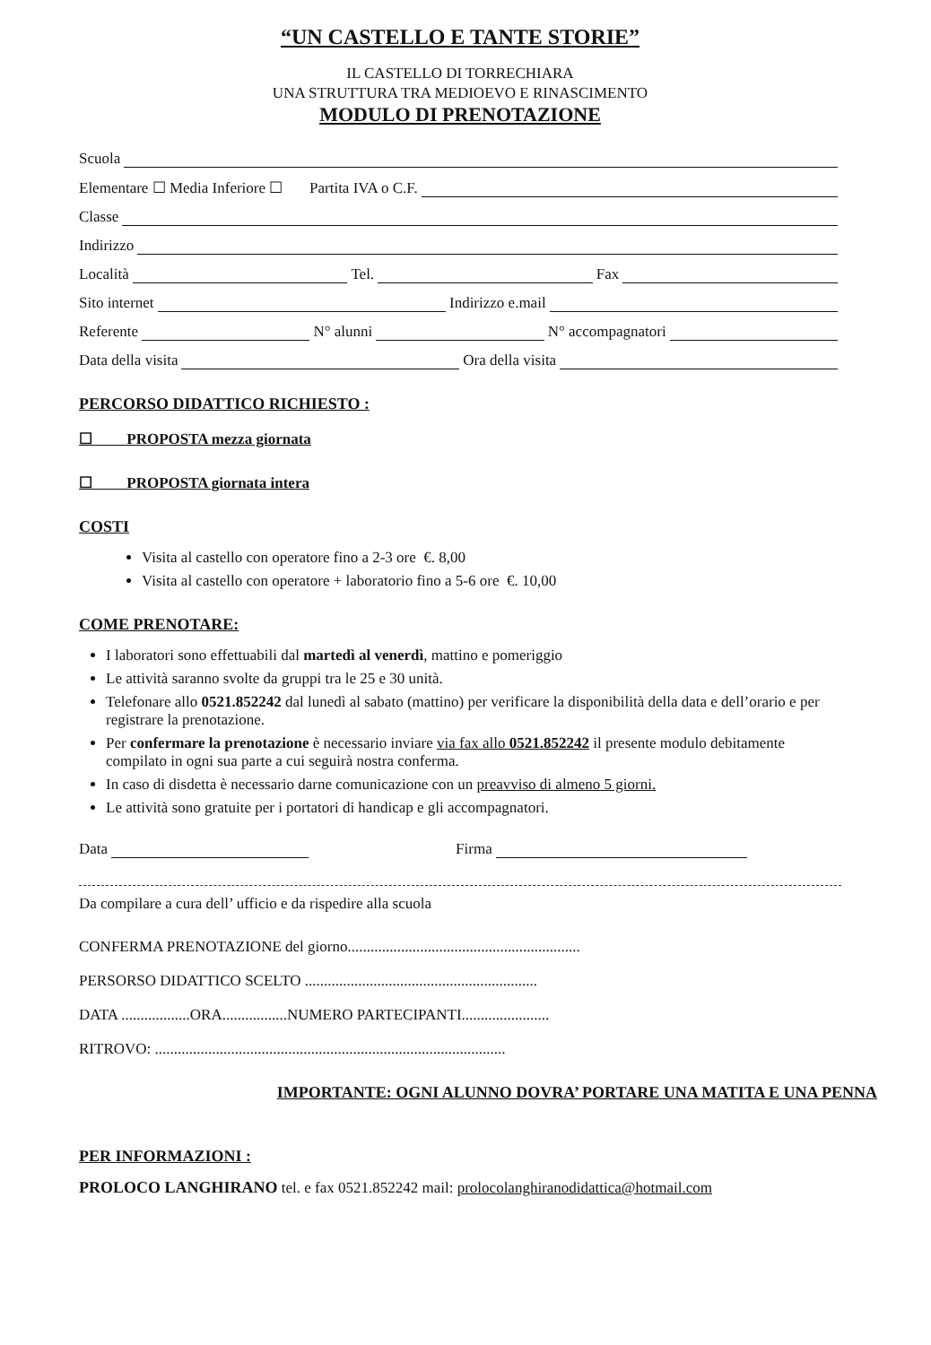“UN CASTELLO E TANTE STORIE”
IL CASTELLO DI TORRECHIARA
UNA STRUTTURA TRA MEDIOEVO E RINASCIMENTO
MODULO DI PRENOTAZIONE
Scuola
Elementare ☐ Media Inferiore ☐ Partita IVA o C.F.
Classe
Indirizzo
Località Tel. Fax
Sito internet Indirizzo e.mail
Referente N° alunni N° accompagnatori
Data della visita Ora della visita
PERCORSO DIDATTICO RICHIESTO :
☐ PROPOSTA mezza giornata
☐ PROPOSTA giornata intera
COSTI
Visita al castello con operatore fino a 2-3 ore €. 8,00
Visita al castello con operatore + laboratorio fino a 5-6 ore €. 10,00
COME PRENOTARE:
I laboratori sono effettuabili dal martedì al venerdì, mattino e pomeriggio
Le attività saranno svolte da gruppi tra le 25 e 30 unità.
Telefonare allo 0521.852242 dal lunedì al sabato (mattino) per verificare la disponibilità della data e dell’orario e per registrare la prenotazione.
Per confermare la prenotazione è necessario inviare via fax allo 0521.852242 il presente modulo debitamente compilato in ogni sua parte a cui seguirà nostra conferma.
In caso di disdetta è necessario darne comunicazione con un preavviso di almeno 5 giorni.
Le attività sono gratuite per i portatori di handicap e gli accompagnatori.
Data Firma
Da compilare a cura dell’ ufficio e da rispedire alla scuola
CONFERMA PRENOTAZIONE del giorno.............................................................
PERSORSO DIDATTICO SCELTO .............................................................
DATA ..................ORA.................NUMERO PARTECIPANTI.......................
RITROVO: ............................................................................................
IMPORTANTE: OGNI ALUNNO DOVRA’ PORTARE UNA MATITA E UNA PENNA
PER INFORMAZIONI :
PROLOCO LANGHIRANO tel. e fax 0521.852242 mail: prolocolanghiranodidattica@hotmail.com